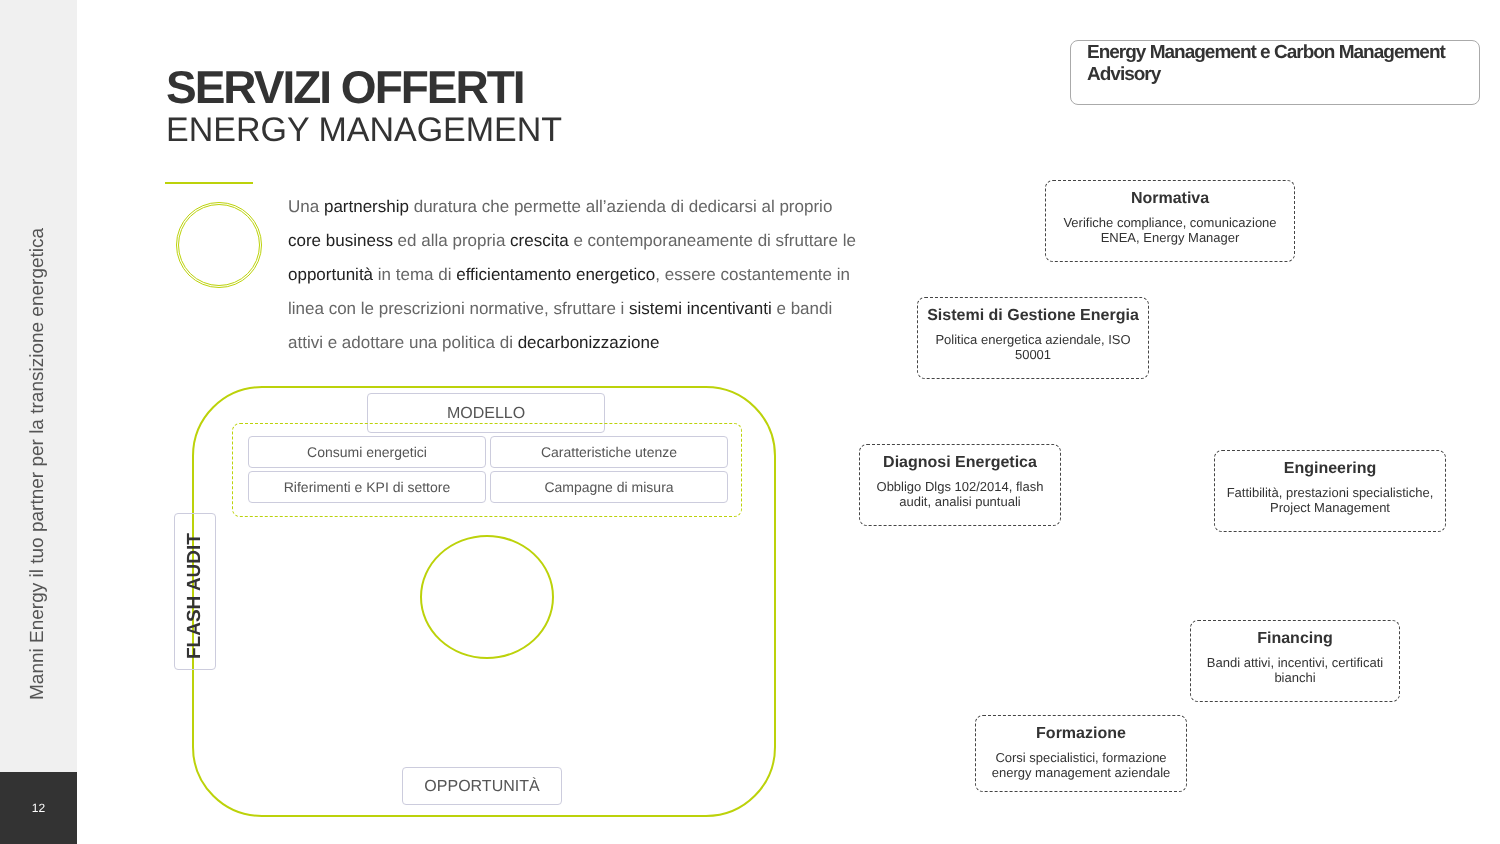Manni Energy il tuo partner per la transizione energetica
12
SERVIZI OFFERTI
ENERGY MANAGEMENT
Una partnership duratura che permette all’azienda di dedicarsi al proprio core business ed alla propria crescita e contemporaneamente di sfruttare le opportunità in tema di efficientamento energetico, essere costantemente in linea con le prescrizioni normative, sfruttare i sistemi incentivanti e bandi attivi e adottare una politica di decarbonizzazione
Energy Management e Carbon Management Advisory
Normativa
Verifiche compliance, comunicazione ENEA, Energy Manager
Sistemi di Gestione Energia
Politica energetica aziendale, ISO 50001
Diagnosi Energetica
Obbligo Dlgs 102/2014, flash audit, analisi puntuali
Engineering
Fattibilità, prestazioni specialistiche, Project Management
Financing
Bandi attivi, incentivi, certificati bianchi
Formazione
Corsi specialistici, formazione energy management aziendale
MODELLO
Consumi energetici Caratteristiche utenze
Riferimenti e KPI di settore Campagne di misura
FLASH AUDIT
OPPORTUNITÀ